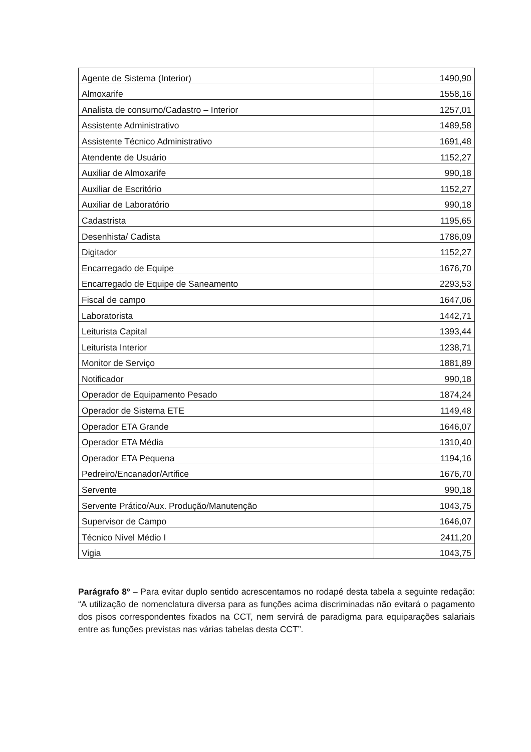| Agente de Sistema (Interior) | 1490,90 |
| Almoxarife | 1558,16 |
| Analista de consumo/Cadastro – Interior | 1257,01 |
| Assistente Administrativo | 1489,58 |
| Assistente Técnico Administrativo | 1691,48 |
| Atendente de Usuário | 1152,27 |
| Auxiliar de Almoxarife | 990,18 |
| Auxiliar de Escritório | 1152,27 |
| Auxiliar de Laboratório | 990,18 |
| Cadastrista | 1195,65 |
| Desenhista/ Cadista | 1786,09 |
| Digitador | 1152,27 |
| Encarregado de Equipe | 1676,70 |
| Encarregado de Equipe de Saneamento | 2293,53 |
| Fiscal de campo | 1647,06 |
| Laboratorista | 1442,71 |
| Leiturista Capital | 1393,44 |
| Leiturista Interior | 1238,71 |
| Monitor de Serviço | 1881,89 |
| Notificador | 990,18 |
| Operador de Equipamento Pesado | 1874,24 |
| Operador de Sistema ETE | 1149,48 |
| Operador ETA Grande | 1646,07 |
| Operador ETA Média | 1310,40 |
| Operador ETA Pequena | 1194,16 |
| Pedreiro/Encanador/Artifice | 1676,70 |
| Servente | 990,18 |
| Servente Prático/Aux. Produção/Manutenção | 1043,75 |
| Supervisor de Campo | 1646,07 |
| Técnico Nível Médio I | 2411,20 |
| Vigia | 1043,75 |
Parágrafo 8º – Para evitar duplo sentido acrescentamos no rodapé desta tabela a seguinte redação: “A utilização de nomenclatura diversa para as funções acima discriminadas não evitará o pagamento dos pisos correspondentes fixados na CCT, nem servirá de paradigma para equiparações salariais entre as funções previstas nas várias tabelas desta CCT”.